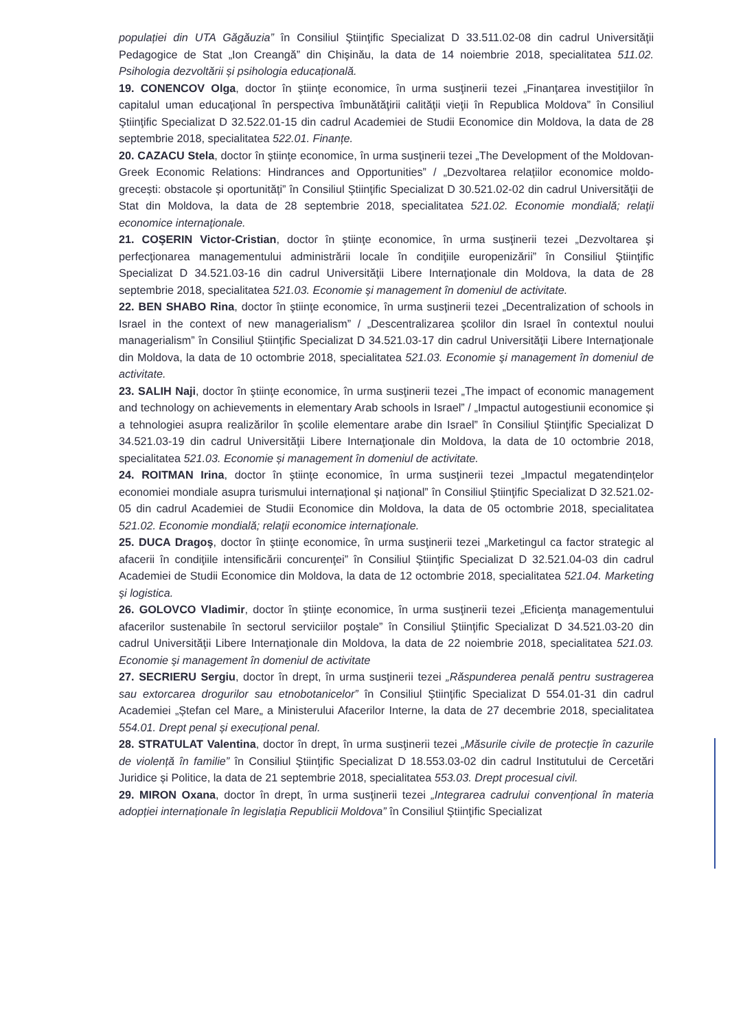populației din UTA Găgăuzia” în Consiliul Ştiinţific Specializat D 33.511.02-08 din cadrul Universităţii Pedagogice de Stat „Ion Creangă” din Chişinău, la data de 14 noiembrie 2018, specialitatea 511.02. Psihologia dezvoltării și psihologia educațională.
19. CONENCOV Olga, doctor în ştiinţe economice, în urma susţinerii tezei „Finanţarea investiţiilor în capitalul uman educaţional în perspectiva îmbunătăţirii calităţii vieţii în Republica Moldova” în Consiliul Ştiinţific Specializat D 32.522.01-15 din cadrul Academiei de Studii Economice din Moldova, la data de 28 septembrie 2018, specialitatea 522.01. Finanțe.
20. CAZACU Stela, doctor în ştiinţe economice, în urma susţinerii tezei „The Development of the Moldovan-Greek Economic Relations: Hindrances and Opportunities” / „Dezvoltarea relațiilor economice moldo-grecești: obstacole și oportunități” în Consiliul Ştiinţific Specializat D 30.521.02-02 din cadrul Universităţii de Stat din Moldova, la data de 28 septembrie 2018, specialitatea 521.02. Economie mondială; relaţii economice internaţionale.
21. COŞERIN Victor-Cristian, doctor în ştiinţe economice, în urma susţinerii tezei „Dezvoltarea şi perfecţionarea managementului administrării locale în condiţiile europenizării” în Consiliul Ştiinţific Specializat D 34.521.03-16 din cadrul Universităţii Libere Internaţionale din Moldova, la data de 28 septembrie 2018, specialitatea 521.03. Economie şi management în domeniul de activitate.
22. BEN SHABO Rina, doctor în ştiinţe economice, în urma susţinerii tezei „Decentralization of schools in Israel in the context of new managerialism” / „Descentralizarea şcolilor din Israel în contextul noului managerialism” în Consiliul Ştiinţific Specializat D 34.521.03-17 din cadrul Universităţii Libere Internaţionale din Moldova, la data de 10 octombrie 2018, specialitatea 521.03. Economie şi management în domeniul de activitate.
23. SALIH Naji, doctor în ştiinţe economice, în urma susţinerii tezei „The impact of economic management and technology on achievements in elementary Arab schools in Israel” / „Impactul autogestiunii economice și a tehnologiei asupra realizărilor în școlile elementare arabe din Israel” în Consiliul Ştiinţific Specializat D 34.521.03-19 din cadrul Universităţii Libere Internaţionale din Moldova, la data de 10 octombrie 2018, specialitatea 521.03. Economie și management în domeniul de activitate.
24. ROITMAN Irina, doctor în ştiinţe economice, în urma susţinerii tezei „Impactul megatendințelor economiei mondiale asupra turismului internațional și național” în Consiliul Ştiinţific Specializat D 32.521.02-05 din cadrul Academiei de Studii Economice din Moldova, la data de 05 octombrie 2018, specialitatea 521.02. Economie mondială; relaţii economice internaţionale.
25. DUCA Dragoş, doctor în ştiinţe economice, în urma susţinerii tezei „Marketingul ca factor strategic al afacerii în condiţiile intensificării concurenţei” în Consiliul Ştiinţific Specializat D 32.521.04-03 din cadrul Academiei de Studii Economice din Moldova, la data de 12 octombrie 2018, specialitatea 521.04. Marketing şi logistica.
26. GOLOVCO Vladimir, doctor în ştiinţe economice, în urma susţinerii tezei „Eficienţa managementului afacerilor sustenabile în sectorul serviciilor poştale” în Consiliul Ştiinţific Specializat D 34.521.03-20 din cadrul Universităţii Libere Internaţionale din Moldova, la data de 22 noiembrie 2018, specialitatea 521.03. Economie şi management în domeniul de activitate
27. SECRIERU Sergiu, doctor în drept, în urma susţinerii tezei „Răspunderea penală pentru sustragerea sau extorcarea drogurilor sau etnobotanicelor” în Consiliul Ştiinţific Specializat D 554.01-31 din cadrul Academiei „Ștefan cel Mare„ a Ministerului Afacerilor Interne, la data de 27 decembrie 2018, specialitatea 554.01. Drept penal și execuțional penal.
28. STRATULAT Valentina, doctor în drept, în urma susţinerii tezei „Măsurile civile de protecție în cazurile de violență în familie” în Consiliul Ştiinţific Specializat D 18.553.03-02 din cadrul Institutului de Cercetări Juridice și Politice, la data de 21 septembrie 2018, specialitatea 553.03. Drept procesual civil.
29. MIRON Oxana, doctor în drept, în urma susţinerii tezei „Integrarea cadrului convențional în materia adopției internaționale în legislația Republicii Moldova” în Consiliul Ştiinţific Specializat